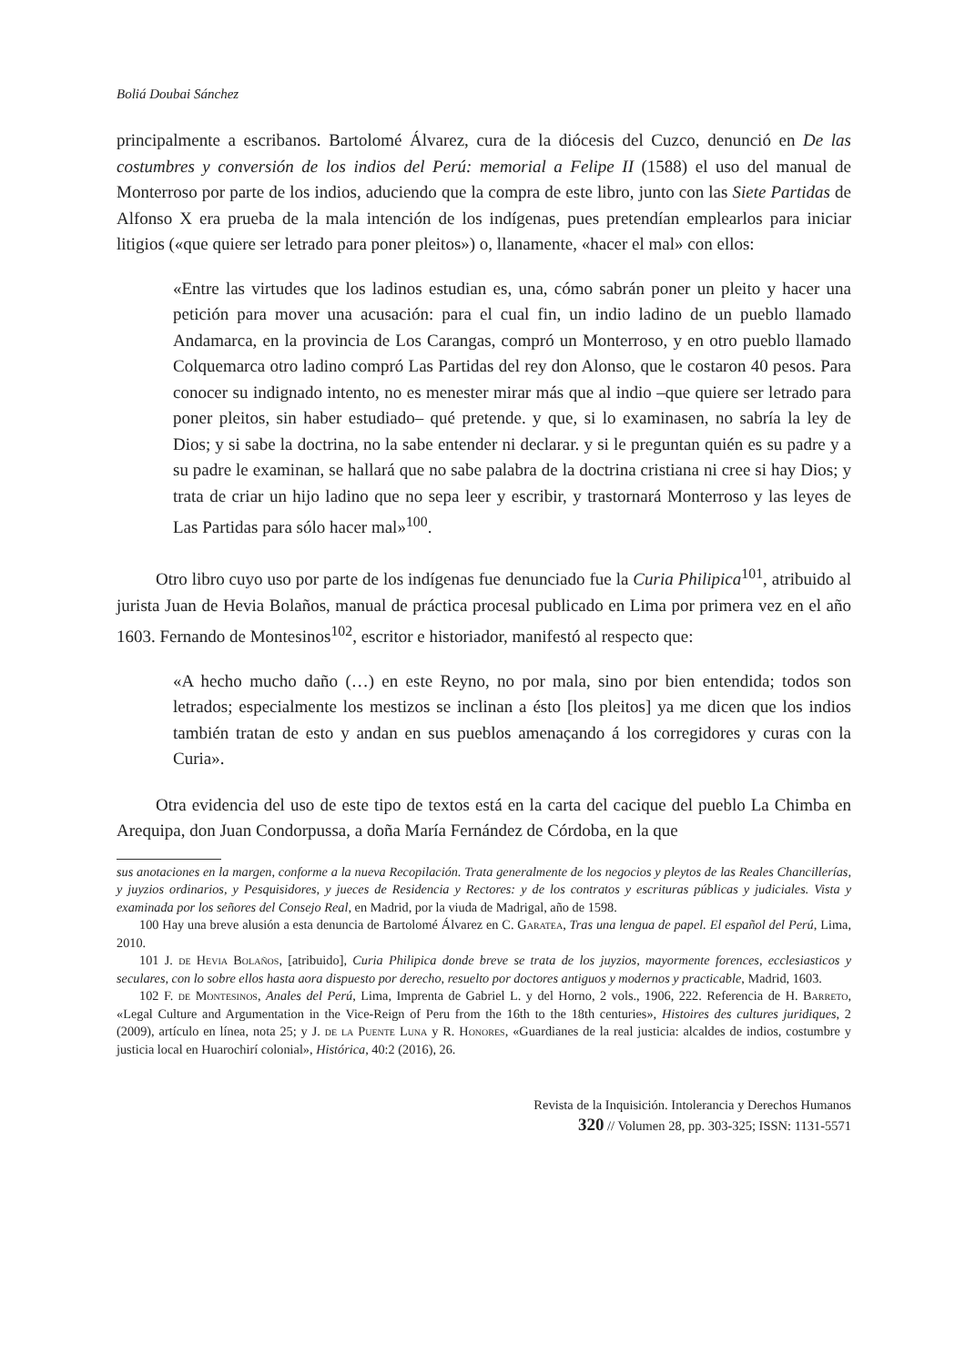Boliá Doubai Sánchez
principalmente a escribanos. Bartolomé Álvarez, cura de la diócesis del Cuzco, denunció en De las costumbres y conversión de los indios del Perú: memorial a Felipe II (1588) el uso del manual de Monterroso por parte de los indios, aduciendo que la compra de este libro, junto con las Siete Partidas de Alfonso X era prueba de la mala intención de los indígenas, pues pretendían emplearlos para iniciar litigios («que quiere ser letrado para poner pleitos») o, llanamente, «hacer el mal» con ellos:
«Entre las virtudes que los ladinos estudian es, una, cómo sabrán poner un pleito y hacer una petición para mover una acusación: para el cual fin, un indio ladino de un pueblo llamado Andamarca, en la provincia de Los Carangas, compró un Monterroso, y en otro pueblo llamado Colquemarca otro ladino compró Las Partidas del rey don Alonso, que le costaron 40 pesos. Para conocer su indignado intento, no es menester mirar más que al indio –que quiere ser letrado para poner pleitos, sin haber estudiado– qué pretende. y que, si lo examinasen, no sabría la ley de Dios; y si sabe la doctrina, no la sabe entender ni declarar. y si le preguntan quién es su padre y a su padre le examinan, se hallará que no sabe palabra de la doctrina cristiana ni cree si hay Dios; y trata de criar un hijo ladino que no sepa leer y escribir, y trastornará Monterroso y las leyes de Las Partidas para sólo hacer mal»<sup>100</sup>.
Otro libro cuyo uso por parte de los indígenas fue denunciado fue la Curia Philipica<sup>101</sup>, atribuido al jurista Juan de Hevia Bolaños, manual de práctica procesal publicado en Lima por primera vez en el año 1603. Fernando de Montesinos<sup>102</sup>, escritor e historiador, manifestó al respecto que:
«A hecho mucho daño (…) en este Reyno, no por mala, sino por bien entendida; todos son letrados; especialmente los mestizos se inclinan a ésto [los pleitos] ya me dicen que los indios también tratan de esto y andan en sus pueblos amenaçando á los corregidores y curas con la Curia».
Otra evidencia del uso de este tipo de textos está en la carta del cacique del pueblo La Chimba en Arequipa, don Juan Condorpussa, a doña María Fernández de Córdoba, en la que
sus anotaciones en la margen, conforme a la nueva Recopilación. Trata generalmente de los negocios y pleytos de las Reales Chancillerías, y juyzios ordinarios, y Pesquisidores, y jueces de Residencia y Rectores: y de los contratos y escrituras públicas y judiciales. Vista y examinada por los señores del Consejo Real, en Madrid, por la viuda de Madrigal, año de 1598.
100 Hay una breve alusión a esta denuncia de Bartolomé Álvarez en C. Garatea, Tras una lengua de papel. El español del Perú, Lima, 2010.
101 J. de Hevia Bolaños, [atribuido], Curia Philipica donde breve se trata de los juyzios, mayormente forences, ecclesiasticos y seculares, con lo sobre ellos hasta aora dispuesto por derecho, resuelto por doctores antiguos y modernos y practicable, Madrid, 1603.
102 F. de Montesinos, Anales del Perú, Lima, Imprenta de Gabriel L. y del Horno, 2 vols., 1906, 222. Referencia de H. Barreto, «Legal Culture and Argumentation in the Vice-Reign of Peru from the 16th to the 18th centuries», Histoires des cultures juridiques, 2 (2009), artículo en línea, nota 25; y J. de la Puente Luna y R. Honores, «Guardianes de la real justicia: alcaldes de indios, costumbre y justicia local en Huarochirí colonial», Histórica, 40:2 (2016), 26.
Revista de la Inquisición. Intolerancia y Derechos Humanos
320 // Volumen 28, pp. 303-325; ISSN: 1131-5571